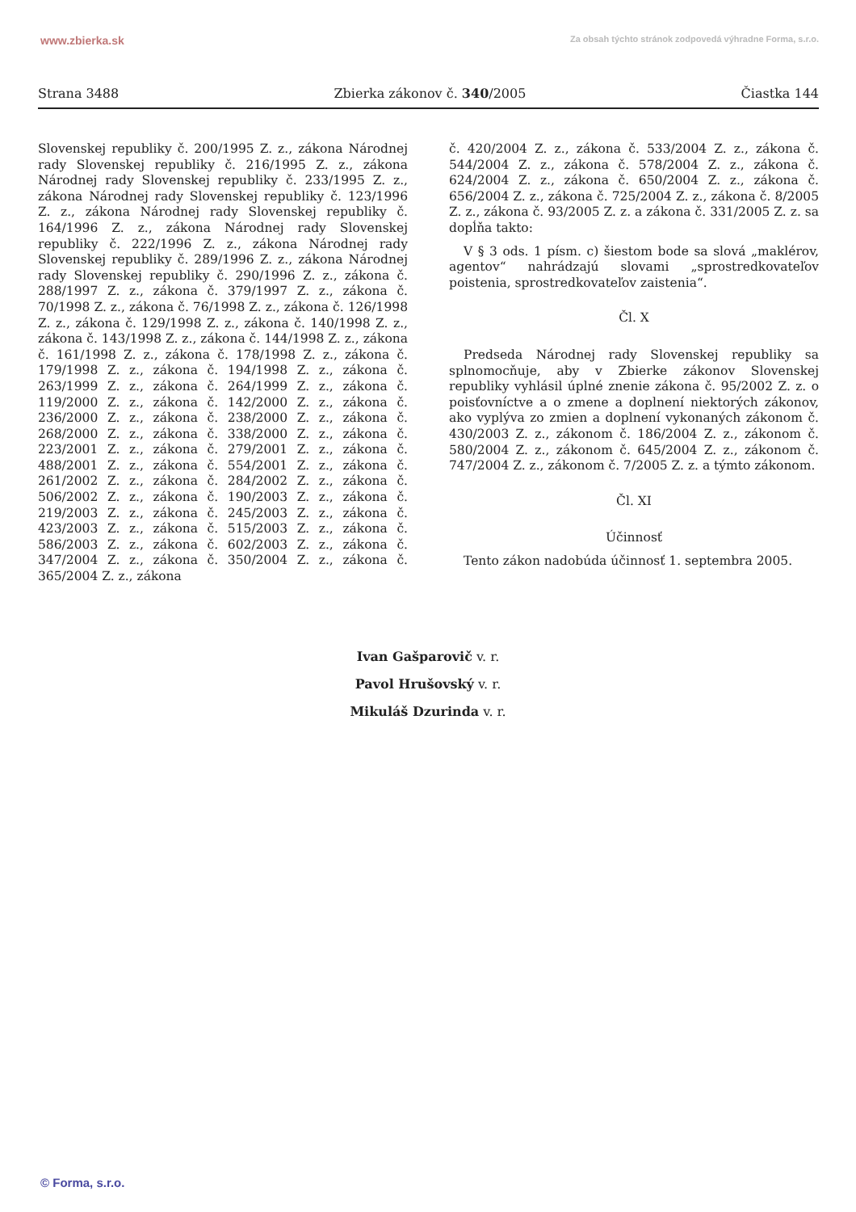www.zbierka.sk Za obsah týchto stránok zodpovedá výhradne Forma, s.r.o.
Strana 3488 Zbierka zákonov č. 340/2005 Čiastka 144
Slovenskej republiky č. 200/1995 Z. z., zákona Národnej rady Slovenskej republiky č. 216/1995 Z. z., zákona Národnej rady Slovenskej republiky č. 233/1995 Z. z., zákona Národnej rady Slovenskej republiky č. 123/1996 Z. z., zákona Národnej rady Slovenskej republiky č. 164/1996 Z. z., zákona Národnej rady Slovenskej republiky č. 222/1996 Z. z., zákona Národnej rady Slovenskej republiky č. 289/1996 Z. z., zákona Národnej rady Slovenskej republiky č. 290/1996 Z. z., zákona č. 288/1997 Z. z., zákona č. 379/1997 Z. z., zákona č. 70/1998 Z. z., zákona č. 76/1998 Z. z., zákona č. 126/1998 Z. z., zákona č. 129/1998 Z. z., zákona č. 140/1998 Z. z., zákona č. 143/1998 Z. z., zákona č. 144/1998 Z. z., zákona č. 161/1998 Z. z., zákona č. 178/1998 Z. z., zákona č. 179/1998 Z. z., zákona č. 194/1998 Z. z., zákona č. 263/1999 Z. z., zákona č. 264/1999 Z. z., zákona č. 119/2000 Z. z., zákona č. 142/2000 Z. z., zákona č. 236/2000 Z. z., zákona č. 238/2000 Z. z., zákona č. 268/2000 Z. z., zákona č. 338/2000 Z. z., zákona č. 223/2001 Z. z., zákona č. 279/2001 Z. z., zákona č. 488/2001 Z. z., zákona č. 554/2001 Z. z., zákona č. 261/2002 Z. z., zákona č. 284/2002 Z. z., zákona č. 506/2002 Z. z., zákona č. 190/2003 Z. z., zákona č. 219/2003 Z. z., zákona č. 245/2003 Z. z., zákona č. 423/2003 Z. z., zákona č. 515/2003 Z. z., zákona č. 586/2003 Z. z., zákona č. 602/2003 Z. z., zákona č. 347/2004 Z. z., zákona č. 350/2004 Z. z., zákona č. 365/2004 Z. z., zákona
č. 420/2004 Z. z., zákona č. 533/2004 Z. z., zákona č. 544/2004 Z. z., zákona č. 578/2004 Z. z., zákona č. 624/2004 Z. z., zákona č. 650/2004 Z. z., zákona č. 656/2004 Z. z., zákona č. 725/2004 Z. z., zákona č. 8/2005 Z. z., zákona č. 93/2005 Z. z. a zákona č. 331/2005 Z. z. sa dopĺňa takto:
V § 3 ods. 1 písm. c) šiestom bode sa slová „maklérov, agentov“ nahrádzajú slovami „sprostredkovateľov poistenia, sprostredkovateľov zaistenia“.
Čl. X
Predseda Národnej rady Slovenskej republiky sa splnomocňuje, aby v Zbierke zákonov Slovenskej republiky vyhlásil úplné znenie zákona č. 95/2002 Z. z. o poisťovníctve a o zmene a doplnení niektorých zákonov, ako vyplýva zo zmien a doplnení vykonaných zákonom č. 430/2003 Z. z., zákonom č. 186/2004 Z. z., zákonom č. 580/2004 Z. z., zákonom č. 645/2004 Z. z., zákonom č. 747/2004 Z. z., zákonom č. 7/2005 Z. z. a týmto zákonom.
Čl. XI
Účinnosť
Tento zákon nadobúda účinnosť 1. septembra 2005.
Ivan Gašparovič v. r.
Pavol Hrušovský v. r.
Mikuláš Dzurinda v. r.
© Forma, s.r.o.